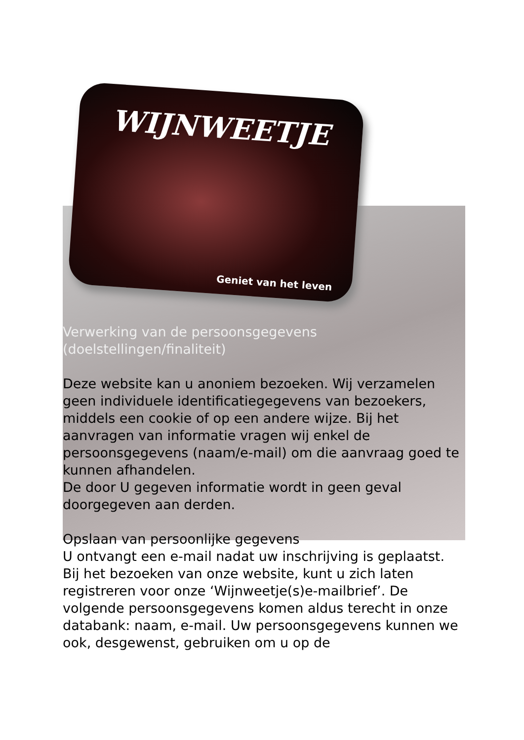WIJNWEETJE
Geniet van het leven
Verwerking van de persoonsgegevens
(doelstellingen/finaliteit)
Deze website kan u anoniem bezoeken. Wij verzamelen geen individuele identificatiegegevens van bezoekers, middels een cookie of op een andere wijze. Bij het aanvragen van informatie vragen wij enkel de persoonsgegevens (naam/e-mail) om die aanvraag goed te kunnen afhandelen.
De door U gegeven informatie wordt in geen geval doorgegeven aan derden.
Opslaan van persoonlijke gegevens
U ontvangt een e-mail nadat uw inschrijving is geplaatst.
Bij het bezoeken van onze website, kunt u zich laten registreren voor onze ‘Wijnweetje(s)e-mailbrief’. De volgende persoonsgegevens komen aldus terecht in onze databank: naam, e-mail. Uw persoonsgegevens kunnen we ook, desgewenst, gebruiken om u op de